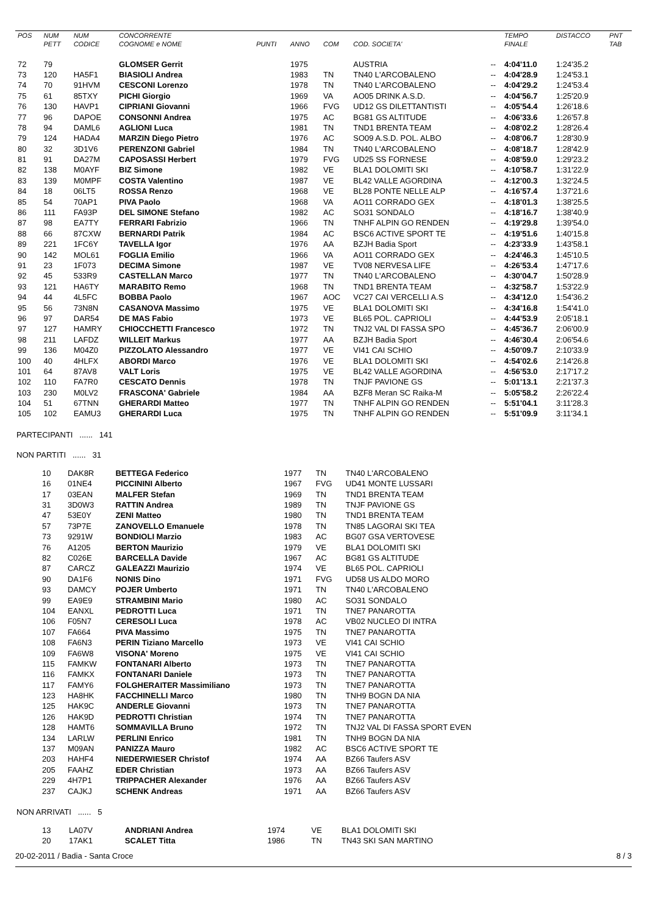| POS | NUM | NUM | CONCORRENTE | | | | | | TEMPO | DISTACCO | PNT |
| --- | --- | --- | --- | --- | --- | --- | --- | --- | --- | --- | --- |
| | PETT | CODICE | COGNOME e NOME | PUNTI | ANNO | COM | COD. SOCIETA' | | FINALE | | TAB |
| 72 | 79 | | GLOMSER Gerrit | | 1975 | | AUSTRIA | -- | 4:04'11.0 | 1:24'35.2 | |
| 73 | 120 | HA5F1 | BIASIOLI Andrea | | 1983 | TN | TN40 L'ARCOBALENO | -- | 4:04'28.9 | 1:24'53.1 | |
| 74 | 70 | 91HVM | CESCONI Lorenzo | | 1978 | TN | TN40 L'ARCOBALENO | -- | 4:04'29.2 | 1:24'53.4 | |
| 75 | 61 | 85TXY | PICHI Giorgio | | 1969 | VA | AO05 DRINK A.S.D. | -- | 4:04'56.7 | 1:25'20.9 | |
| 76 | 130 | HAVP1 | CIPRIANI Giovanni | | 1966 | FVG | UD12 GS DILETTANTISTI | -- | 4:05'54.4 | 1:26'18.6 | |
| 77 | 96 | DAPOE | CONSONNI Andrea | | 1975 | AC | BG81 GS ALTITUDE | -- | 4:06'33.6 | 1:26'57.8 | |
| 78 | 94 | DAML6 | AGLIONI Luca | | 1981 | TN | TND1 BRENTA TEAM | -- | 4:08'02.2 | 1:28'26.4 | |
| 79 | 124 | HADA4 | MARZIN Diego Pietro | | 1976 | AC | SO09 A.S.D. POL. ALBO | -- | 4:08'06.7 | 1:28'30.9 | |
| 80 | 32 | 3D1V6 | PERENZONI Gabriel | | 1984 | TN | TN40 L'ARCOBALENO | -- | 4:08'18.7 | 1:28'42.9 | |
| 81 | 91 | DA27M | CAPOSASSI Herbert | | 1979 | FVG | UD25 SS FORNESE | -- | 4:08'59.0 | 1:29'23.2 | |
| 82 | 138 | M0AYF | BIZ Simone | | 1982 | VE | BLA1 DOLOMITI SKI | -- | 4:10'58.7 | 1:31'22.9 | |
| 83 | 139 | M0MPF | COSTA Valentino | | 1987 | VE | BL42 VALLE AGORDINA | -- | 4:12'00.3 | 1:32'24.5 | |
| 84 | 18 | 06LT5 | ROSSA Renzo | | 1968 | VE | BL28 PONTE NELLE ALP | -- | 4:16'57.4 | 1:37'21.6 | |
| 85 | 54 | 70AP1 | PIVA Paolo | | 1968 | VA | AO11 CORRADO GEX | -- | 4:18'01.3 | 1:38'25.5 | |
| 86 | 111 | FA93P | DEL SIMONE Stefano | | 1982 | AC | SO31 SONDALO | -- | 4:18'16.7 | 1:38'40.9 | |
| 87 | 98 | EA7TY | FERRARI Fabrizio | | 1966 | TN | TNHF ALPIN GO RENDEN | -- | 4:19'29.8 | 1:39'54.0 | |
| 88 | 66 | 87CXW | BERNARDI Patrik | | 1984 | AC | BSC6 ACTIVE SPORT TE | -- | 4:19'51.6 | 1:40'15.8 | |
| 89 | 221 | 1FC6Y | TAVELLA Igor | | 1976 | AA | BZJH Badia Sport | -- | 4:23'33.9 | 1:43'58.1 | |
| 90 | 142 | MOL61 | FOGLIA Emilio | | 1966 | VA | AO11 CORRADO GEX | -- | 4:24'46.3 | 1:45'10.5 | |
| 91 | 23 | 1F073 | DECIMA Simone | | 1987 | VE | TV08 NERVESA LIFE | -- | 4:26'53.4 | 1:47'17.6 | |
| 92 | 45 | 533R9 | CASTELLAN Marco | | 1977 | TN | TN40 L'ARCOBALENO | -- | 4:30'04.7 | 1:50'28.9 | |
| 93 | 121 | HA6TY | MARABITO Remo | | 1968 | TN | TND1 BRENTA TEAM | -- | 4:32'58.7 | 1:53'22.9 | |
| 94 | 44 | 4L5FC | BOBBA Paolo | | 1967 | AOC | VC27 CAI VERCELLI A.S | -- | 4:34'12.0 | 1:54'36.2 | |
| 95 | 56 | 73N8N | CASANOVA Massimo | | 1975 | VE | BLA1 DOLOMITI SKI | -- | 4:34'16.8 | 1:54'41.0 | |
| 96 | 97 | DAR54 | DE MAS Fabio | | 1973 | VE | BL65 POL. CAPRIOLI | -- | 4:44'53.9 | 2:05'18.1 | |
| 97 | 127 | HAMRY | CHIOCCHETTI Francesco | | 1972 | TN | TNJ2 VAL DI FASSA SPO | -- | 4:45'36.7 | 2:06'00.9 | |
| 98 | 211 | LAFDZ | WILLEIT Markus | | 1977 | AA | BZJH Badia Sport | -- | 4:46'30.4 | 2:06'54.6 | |
| 99 | 136 | M04Z0 | PIZZOLATO Alessandro | | 1977 | VE | VI41 CAI SCHIO | -- | 4:50'09.7 | 2:10'33.9 | |
| 100 | 40 | 4HLFX | ABORDI Marco | | 1976 | VE | BLA1 DOLOMITI SKI | -- | 4:54'02.6 | 2:14'26.8 | |
| 101 | 64 | 87AV8 | VALT Loris | | 1975 | VE | BL42 VALLE AGORDINA | -- | 4:56'53.0 | 2:17'17.2 | |
| 102 | 110 | FA7R0 | CESCATO Dennis | | 1978 | TN | TNJF PAVIONE GS | -- | 5:01'13.1 | 2:21'37.3 | |
| 103 | 230 | M0LV2 | FRASCONA' Gabriele | | 1984 | AA | BZF8 Meran SC Raika-M | -- | 5:05'58.2 | 2:26'22.4 | |
| 104 | 51 | 67TNN | GHERARDI Matteo | | 1977 | TN | TNHF ALPIN GO RENDEN | -- | 5:51'04.1 | 3:11'28.3 | |
| 105 | 102 | EAMU3 | GHERARDI Luca | | 1975 | TN | TNHF ALPIN GO RENDEN | -- | 5:51'09.9 | 3:11'34.1 | |
PARTECIPANTI ...... 141
NON PARTITI ...... 31
| 10 | DAK8R | BETTEGA Federico | 1977 | TN | TN40 L'ARCOBALENO |
| 16 | 01NE4 | PICCININI Alberto | 1967 | FVG | UD41 MONTE LUSSARI |
| 17 | 03EAN | MALFER Stefan | 1969 | TN | TND1 BRENTA TEAM |
| 31 | 3D0W3 | RATTIN Andrea | 1989 | TN | TNJF PAVIONE GS |
| 47 | 53E0Y | ZENI Matteo | 1980 | TN | TND1 BRENTA TEAM |
| 57 | 73P7E | ZANOVELLO Emanuele | 1978 | TN | TN85 LAGORAI SKI TEA |
| 73 | 9291W | BONDIOLI Marzio | 1983 | AC | BG07 GSA VERTOVESE |
| 76 | A1205 | BERTON Maurizio | 1979 | VE | BLA1 DOLOMITI SKI |
| 82 | C026E | BARCELLA Davide | 1967 | AC | BG81 GS ALTITUDE |
| 87 | CARCZ | GALEAZZI Maurizio | 1974 | VE | BL65 POL. CAPRIOLI |
| 90 | DA1F6 | NONIS Dino | 1971 | FVG | UD58 US ALDO MORO |
| 93 | DAMCY | POJER Umberto | 1971 | TN | TN40 L'ARCOBALENO |
| 99 | EA9E9 | STRAMBINI Mario | 1980 | AC | SO31 SONDALO |
| 104 | EANXL | PEDROTTI Luca | 1971 | TN | TNE7 PANAROTTA |
| 106 | F05N7 | CERESOLI Luca | 1978 | AC | VB02 NUCLEO DI INTRA |
| 107 | FA664 | PIVA Massimo | 1975 | TN | TNE7 PANAROTTA |
| 108 | FA6N3 | PERIN Tiziano Marcello | 1973 | VE | VI41 CAI SCHIO |
| 109 | FA6W8 | VISONA' Moreno | 1975 | VE | VI41 CAI SCHIO |
| 115 | FAMKW | FONTANARI Alberto | 1973 | TN | TNE7 PANAROTTA |
| 116 | FAMKX | FONTANARI Daniele | 1973 | TN | TNE7 PANAROTTA |
| 117 | FAMY6 | FOLGHERAITER Massimiliano | 1973 | TN | TNE7 PANAROTTA |
| 123 | HA8HK | FACCHINELLI Marco | 1980 | TN | TNH9 BOGN DA NIA |
| 125 | HAK9C | ANDERLE Giovanni | 1973 | TN | TNE7 PANAROTTA |
| 126 | HAK9D | PEDROTTI Christian | 1974 | TN | TNE7 PANAROTTA |
| 128 | HAMT6 | SOMMAVILLA Bruno | 1972 | TN | TNJ2 VAL DI FASSA SPORT EVEN |
| 134 | LARLW | PERLINI Enrico | 1981 | TN | TNH9 BOGN DA NIA |
| 137 | M09AN | PANIZZA Mauro | 1982 | AC | BSC6 ACTIVE SPORT TE |
| 203 | HAHF4 | NIEDERWIESER Christof | 1974 | AA | BZ66 Taufers ASV |
| 205 | FAAHZ | EDER Christian | 1973 | AA | BZ66 Taufers ASV |
| 229 | 4H7P1 | TRIPPACHER Alexander | 1976 | AA | BZ66 Taufers ASV |
| 237 | CAJKJ | SCHENK Andreas | 1971 | AA | BZ66 Taufers ASV |
NON ARRIVATI ...... 5
| 13 | LA07V | ANDRIANI Andrea | 1974 | VE | BLA1 DOLOMITI SKI |
| 20 | 17AK1 | SCALET Titta | 1986 | TN | TN43 SKI SAN MARTINO |
20-02-2011 / Badia - Santa Croce 8 / 3